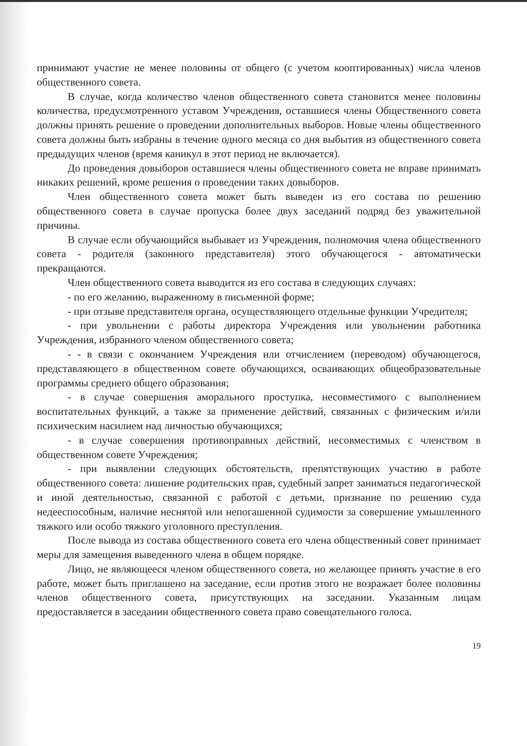принимают участие не менее половины от общего (с учетом кооптированных) числа членов общественного совета.
В случае, когда количество членов общественного совета становится менее половины количества, предусмотренного уставом Учреждения, оставшиеся члены Общественного совета должны принять решение о проведении дополнительных выборов. Новые члены общественного совета должны быть избраны в течение одного месяца со дня выбытия из общественного совета предыдущих членов (время каникул в этот период не включается).
До проведения довыборов оставшиеся члены общественного совета не вправе принимать никаких решений, кроме решения о проведении таких довыборов.
Член общественного совета может быть выведен из его состава по решению общественного совета в случае пропуска более двух заседаний подряд без уважительной причины.
В случае если обучающийся выбывает из Учреждения, полномочия члена общественного совета - родителя (законного представителя) этого обучающегося - автоматически прекращаются.
Член общественного совета выводится из его состава в следующих случаях:
- по его желанию, выраженному в письменной форме;
- при отзыве представителя органа, осуществляющего отдельные функции Учредителя;
- при увольнении с работы директора Учреждения или увольнении работника Учреждения, избранного членом общественного совета;
- - в связи с окончанием Учреждения или отчислением (переводом) обучающегося, представляющего в общественном совете обучающихся, осваивающих общеобразовательные программы среднего общего образования;
- в случае совершения аморального проступка, несовместимого с выполнением воспитательных функций, а также за применение действий, связанных с физическим и/или психическим насилием над личностью обучающихся;
- в случае совершения противоправных действий, несовместимых с членством в общественном совете Учреждения;
- при выявлении следующих обстоятельств, препятствующих участию в работе общественного совета: лишение родительских прав, судебный запрет заниматься педагогической и иной деятельностью, связанной с работой с детьми, признание по решению суда недееспособным, наличие неснятой или непогашенной судимости за совершение умышленного тяжкого или особо тяжкого уголовного преступления.
После вывода из состава общественного совета его члена общественный совет принимает меры для замещения выведенного члена в общем порядке.
Лицо, не являющееся членом общественного совета, но желающее принять участие в его работе, может быть приглашено на заседание, если против этого не возражает более половины членов общественного совета, присутствующих на заседании. Указанным лицам предоставляется в заседании общественного совета право совещательного голоса.
19